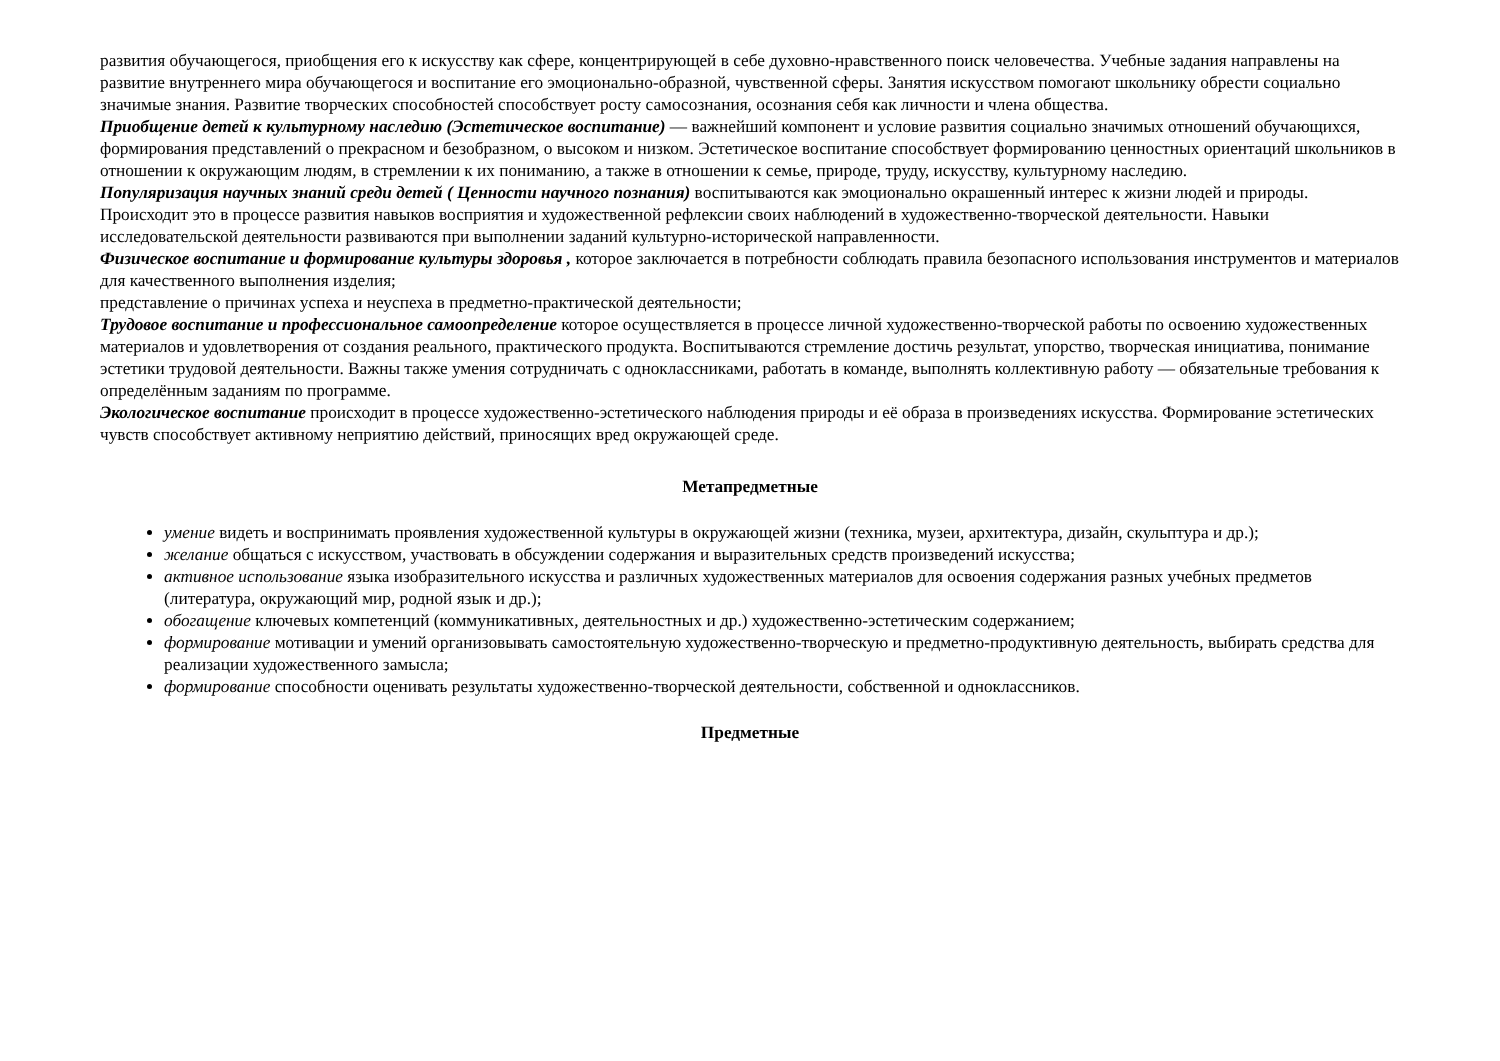развития обучающегося, приобщения его к искусству как сфере, концентрирующей в себе духовно-нравственного поиск человечества. Учебные задания направлены на развитие внутреннего мира обучающегося и воспитание его эмоционально-образной, чувственной сферы. Занятия искусством помогают школьнику обрести социально значимые знания. Развитие творческих способностей способствует росту самосознания, осознания себя как личности и члена общества.
Приобщение детей к культурному наследию (Эстетическое воспитание) — важнейший компонент и условие развития социально значимых отношений обучающихся, формирования представлений о прекрасном и безобразном, о высоком и низком. Эстетическое воспитание способствует формированию ценностных ориентаций школьников в отношении к окружающим людям, в стремлении к их пониманию, а также в отношении к семье, природе, труду, искусству, культурному наследию.
Популяризация научных знаний среди детей ( Ценности научного познания) воспитываются как эмоционально окрашенный интерес к жизни людей и природы. Происходит это в процессе развития навыков восприятия и художественной рефлексии своих наблюдений в художественно-творческой деятельности. Навыки исследовательской деятельности развиваются при выполнении заданий культурно-исторической направленности.
Физическое воспитание и формирование культуры здоровья , которое заключается в потребности соблюдать правила безопасного использования инструментов и материалов для качественного выполнения изделия;
представление о причинах успеха и неуспеха в предметно-практической деятельности;
Трудовое воспитание и профессиональное самоопределение которое осуществляется в процессе личной художественно-творческой работы по освоению художественных
материалов и удовлетворения от создания реального, практического продукта. Воспитываются стремление достичь результат, упорство, творческая инициатива, понимание эстетики трудовой деятельности. Важны также умения сотрудничать с одноклассниками, работать в команде, выполнять коллективную работу — обязательные требования к определённым заданиям по программе.
Экологическое воспитание происходит в процессе художественно-эстетического наблюдения природы и её образа в произведениях искусства. Формирование эстетических чувств способствует активному неприятию действий, приносящих вред окружающей среде.
Метапредметные
умение видеть и воспринимать проявления художественной культуры в окружающей жизни (техника, музеи, архитектура, дизайн, скульптура и др.);
желание общаться с искусством, участвовать в обсуждении содержания и выразительных средств произведений искусства;
активное использование языка изобразительного искусства и различных художественных материалов для освоения содержания разных учебных предметов (литература, окружающий мир, родной язык и др.);
обогащение ключевых компетенций (коммуникативных, деятельностных и др.) художественно-эстетическим содержанием;
формирование мотивации и умений организовывать самостоятельную художественно-творческую и предметно-продуктивную деятельность, выбирать средства для реализации художественного замысла;
формирование способности оценивать результаты художественно-творческой деятельности, собственной и одноклассников.
Предметные